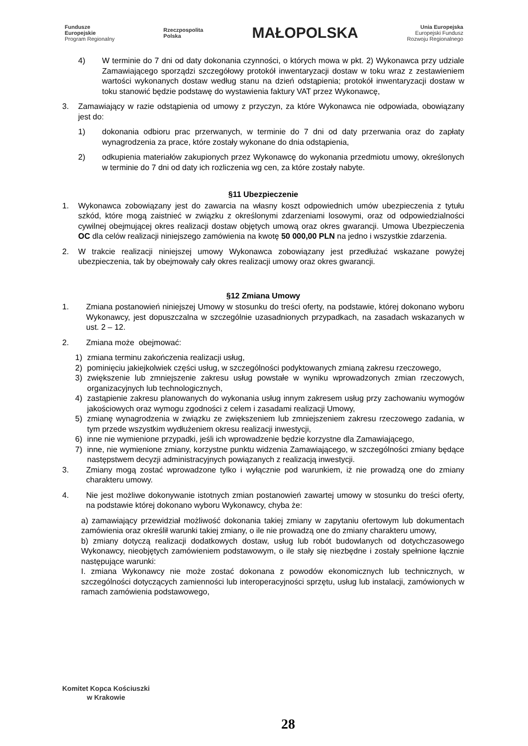Fundusze
Europejskie
Program Regionalny
Rzeczpospolita
Polska
MAŁOPOLSKA
Unia Europejska
Europejski Fundusz
Rozwoju Regionalnego
4) W terminie do 7 dni od daty dokonania czynności, o których mowa w pkt. 2) Wykonawca przy udziale Zamawiającego sporządzi szczegółowy protokół inwentaryzacji dostaw w toku wraz z zestawieniem wartości wykonanych dostaw według stanu na dzień odstąpienia; protokół inwentaryzacji dostaw w toku stanowić będzie podstawę do wystawienia faktury VAT przez Wykonawcę,
3. Zamawiający w razie odstąpienia od umowy z przyczyn, za które Wykonawca nie odpowiada, obowiązany jest do:
1) dokonania odbioru prac przerwanych, w terminie do 7 dni od daty przerwania oraz do zapłaty wynagrodzenia za prace, które zostały wykonane do dnia odstąpienia,
2) odkupienia materiałów zakupionych przez Wykonawcę do wykonania przedmiotu umowy, określonych w terminie do 7 dni od daty ich rozliczenia wg cen, za które zostały nabyte.
§11 Ubezpieczenie
1. Wykonawca zobowiązany jest do zawarcia na własny koszt odpowiednich umów ubezpieczenia z tytułu szkód, które mogą zaistnieć w związku z określonymi zdarzeniami losowymi, oraz od odpowiedzialności cywilnej obejmującej okres realizacji dostaw objętych umową oraz okres gwarancji. Umowa Ubezpieczenia OC dla celów realizacji niniejszego zamówienia na kwotę 50 000,00 PLN na jedno i wszystkie zdarzenia.
2. W trakcie realizacji niniejszej umowy Wykonawca zobowiązany jest przedłużać wskazane powyżej ubezpieczenia, tak by obejmowały cały okres realizacji umowy oraz okres gwarancji.
§12 Zmiana Umowy
1. Zmiana postanowień niniejszej Umowy w stosunku do treści oferty, na podstawie, której dokonano wyboru Wykonawcy, jest dopuszczalna w szczególnie uzasadnionych przypadkach, na zasadach wskazanych w ust. 2 – 12.
2. Zmiana może obejmować:
1) zmiana terminu zakończenia realizacji usług,
2) pominięciu jakiejkolwiek części usług, w szczególności podyktowanych zmianą zakresu rzeczowego,
3) zwiększenie lub zmniejszenie zakresu usług powstałe w wyniku wprowadzonych zmian rzeczowych, organizacyjnych lub technologicznych,
4) zastąpienie zakresu planowanych do wykonania usług innym zakresem usług przy zachowaniu wymogów jakościowych oraz wymogu zgodności z celem i zasadami realizacji Umowy,
5) zmianę wynagrodzenia w związku ze zwiększeniem lub zmniejszeniem zakresu rzeczowego zadania, w tym przede wszystkim wydłużeniem okresu realizacji inwestycji,
6) inne nie wymienione przypadki, jeśli ich wprowadzenie będzie korzystne dla Zamawiającego,
7) inne, nie wymienione zmiany, korzystne punktu widzenia Zamawiającego, w szczególności zmiany będące następstwem decyzji administracyjnych powiązanych z realizacją inwestycji.
3. Zmiany mogą zostać wprowadzone tylko i wyłącznie pod warunkiem, iż nie prowadzą one do zmiany charakteru umowy.
4. Nie jest możliwe dokonywanie istotnych zmian postanowień zawartej umowy w stosunku do treści oferty, na podstawie której dokonano wyboru Wykonawcy, chyba że:
a) zamawiający przewidział możliwość dokonania takiej zmiany w zapytaniu ofertowym lub dokumentach zamówienia oraz określił warunki takiej zmiany, o ile nie prowadzą one do zmiany charakteru umowy,
b) zmiany dotyczą realizacji dodatkowych dostaw, usług lub robót budowlanych od dotychczasowego Wykonawcy, nieobjętych zamówieniem podstawowym, o ile stały się niezbędne i zostały spełnione łącznie następujące warunki:
I. zmiana Wykonawcy nie może zostać dokonana z powodów ekonomicznych lub technicznych, w szczególności dotyczących zamienności lub interoperacyjności sprzętu, usług lub instalacji, zamówionych w ramach zamówienia podstawowego,
Komitet Kopca Kościuszki
w Krakowie
28